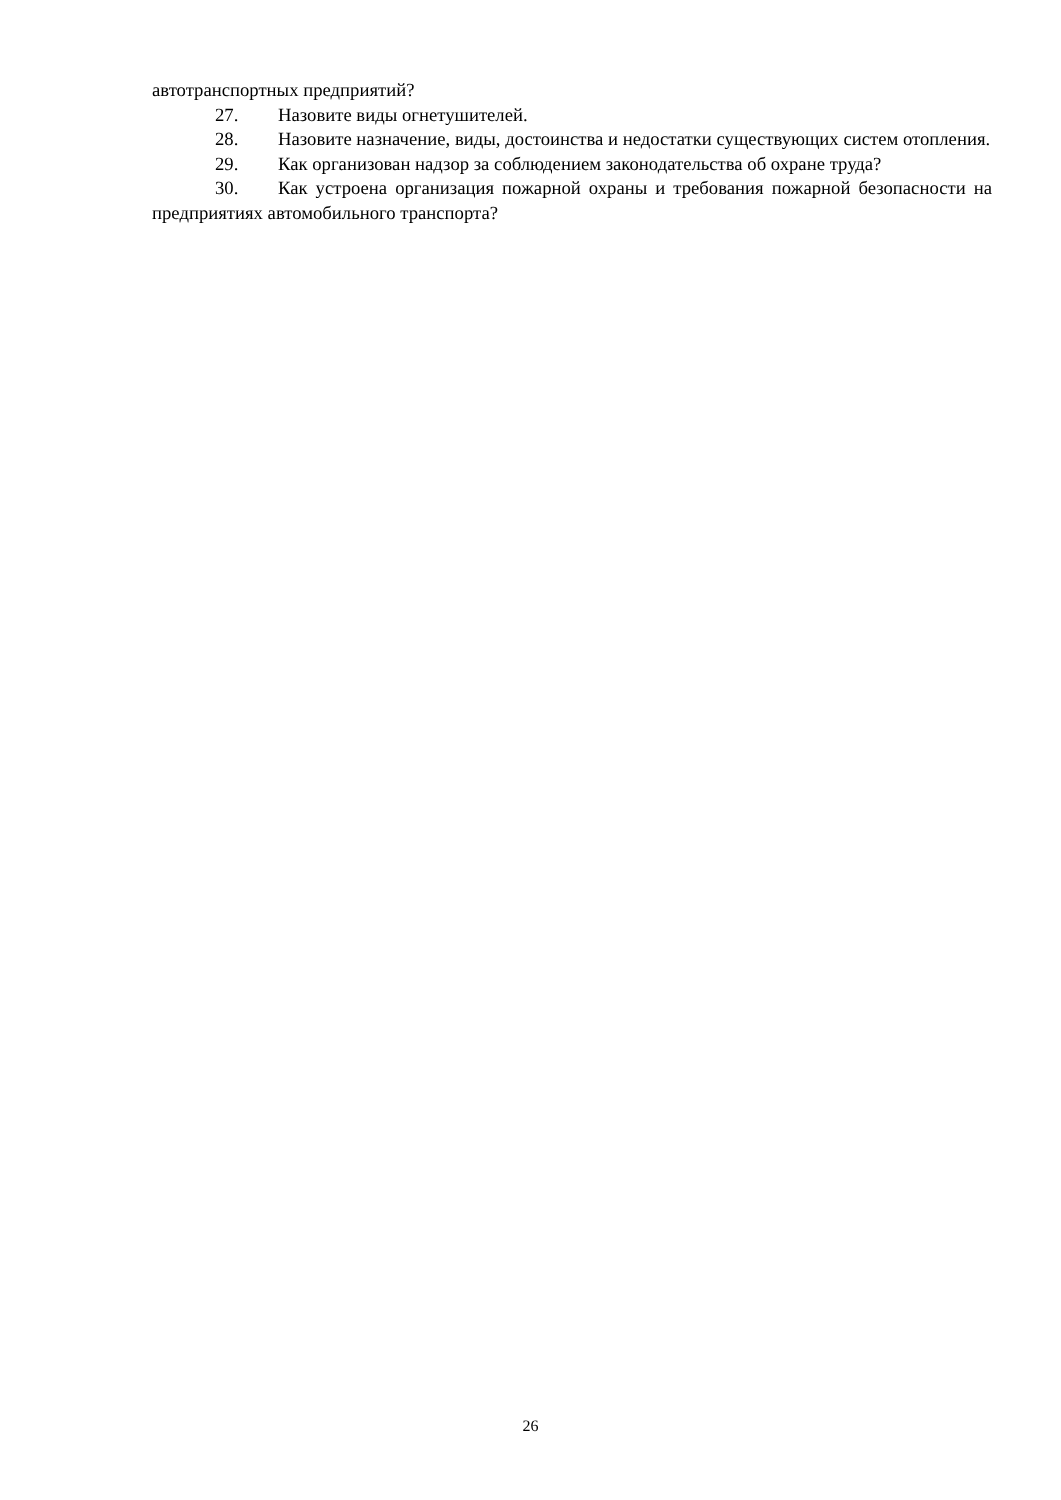автотранспортных предприятий?
27. Назовите виды огнетушителей.
28. Назовите назначение, виды, достоинства и недостатки существующих систем отопления.
29. Как организован надзор за соблюдением законодательства об охране труда?
30. Как устроена организация пожарной охраны и требования пожарной безопасности на предприятиях автомобильного транспорта?
26